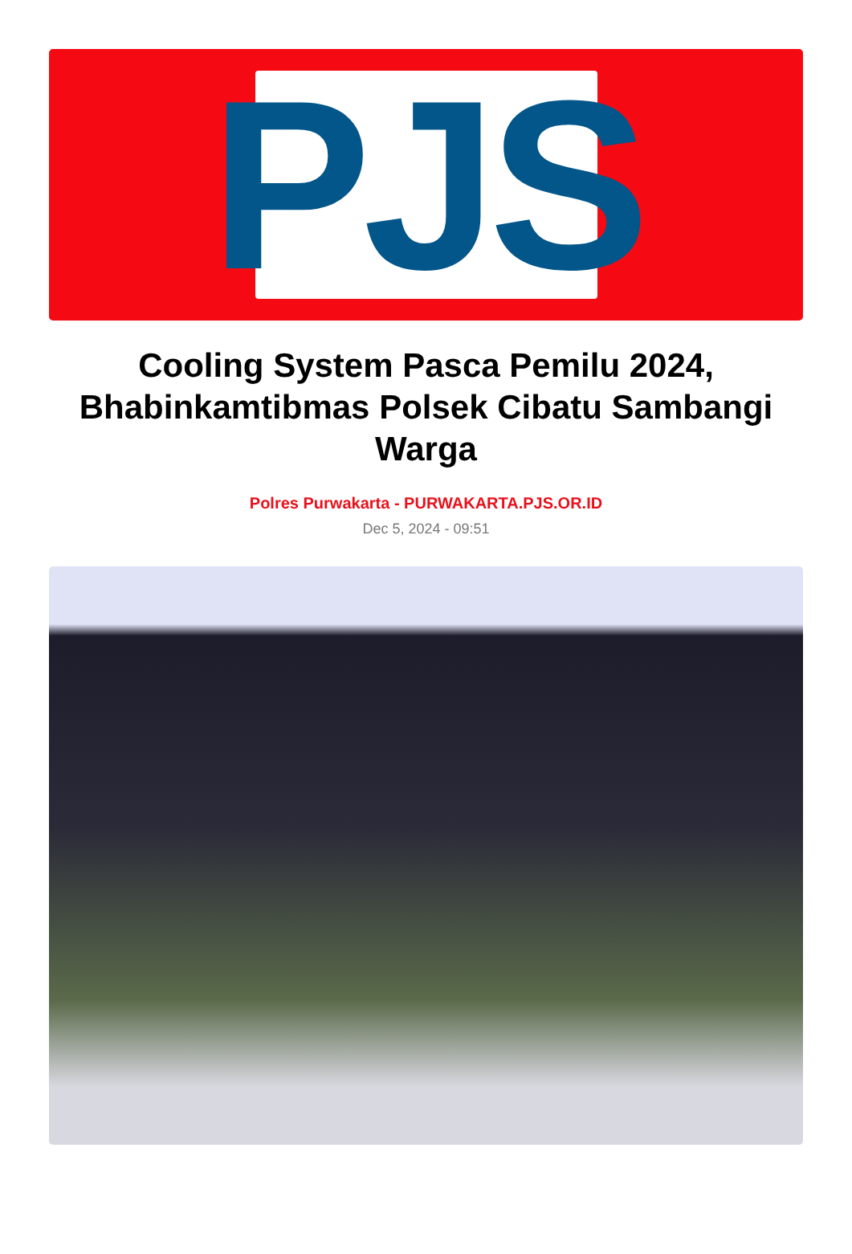PJS
Cooling System Pasca Pemilu 2024, Bhabinkamtibmas Polsek Cibatu Sambangi Warga
Polres Purwakarta - PURWAKARTA.PJS.OR.ID
Dec 5, 2024 - 09:51